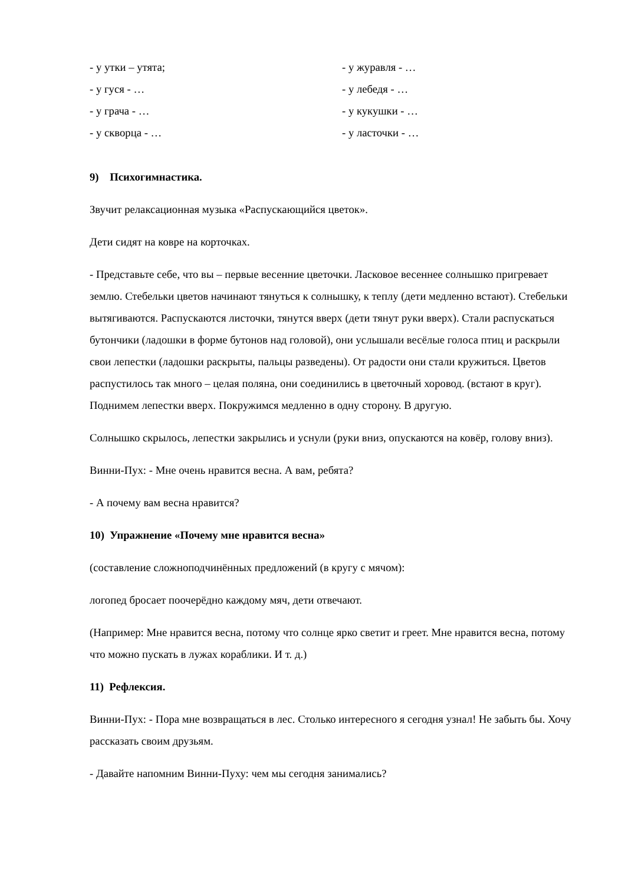- у утки – утята;
- у журавля - …
- у гуся - …
- у лебедя - …
- у грача - …
- у кукушки - …
- у скворца - …
- у ласточки - …
9) Психогимнастика.
Звучит релаксационная музыка «Распускающийся цветок».
Дети сидят на ковре на корточках.
- Представьте себе, что вы – первые весенние цветочки. Ласковое весеннее солнышко пригревает землю. Стебельки цветов начинают тянуться к солнышку, к теплу (дети медленно встают). Стебельки вытягиваются. Распускаются листочки, тянутся вверх (дети тянут руки вверх). Стали распускаться бутончики (ладошки в форме бутонов над головой), они услышали весёлые голоса птиц и раскрыли свои лепестки (ладошки раскрыты, пальцы разведены). От радости они стали кружиться. Цветов распустилось так много – целая поляна, они соединились в цветочный хоровод. (встают в круг). Поднимем лепестки вверх. Покружимся медленно в одну сторону. В другую.
Солнышко скрылось, лепестки закрылись и уснули (руки вниз, опускаются на ковёр, голову вниз).
Винни-Пух: - Мне очень нравится весна. А вам, ребята?
- А почему вам весна нравится?
10) Упражнение «Почему мне нравится весна»
(составление сложноподчинённых предложений (в кругу с мячом):
логопед бросает поочерёдно каждому мяч, дети отвечают.
(Например: Мне нравится весна, потому что солнце ярко светит и греет. Мне нравится весна, потому что можно пускать в лужах кораблики. И т. д.)
11) Рефлексия.
Винни-Пух: - Пора мне возвращаться в лес. Столько интересного я сегодня узнал! Не забыть бы. Хочу рассказать своим друзьям.
- Давайте напомним Винни-Пуху: чем мы сегодня занимались?